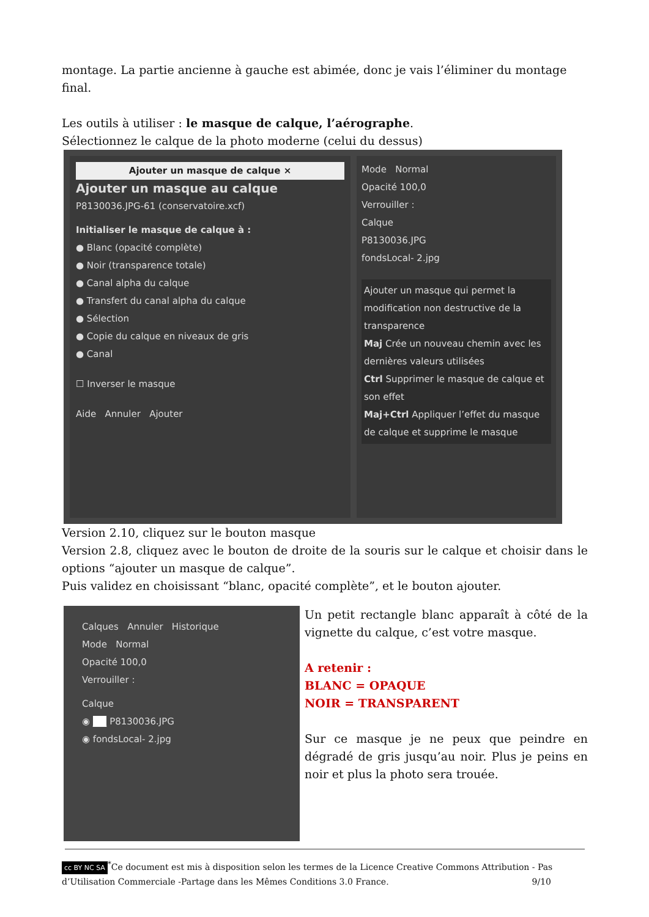montage. La partie ancienne à gauche est abimée, donc je vais l’éliminer du montage final.
Les outils à utiliser : le masque de calque, l’aérographe.
Sélectionnez le calque de la photo moderne (celui du dessus)
Ajouter un masque de calque ×
Ajouter un masque au calque
P8130036.JPG-61 (conservatoire.xcf)
Initialiser le masque de calque à :
● Blanc (opacité complète)
● Noir (transparence totale)
● Canal alpha du calque
● Transfert du canal alpha du calque
● Sélection
● Copie du calque en niveaux de gris
● Canal
☐ Inverser le masque
Aide Annuler Ajouter
Mode Normal
Opacité 100,0
Verrouiller :
Calque
P8130036.JPG
fondsLocal- 2.jpg
Ajouter un masque qui permet la modification non destructive de la transparence
Maj Crée un nouveau chemin avec les dernières valeurs utilisées
Ctrl Supprimer le masque de calque et son effet
Maj+Ctrl Appliquer l’effet du masque de calque et supprime le masque
Version 2.10, cliquez sur le bouton masque
Version 2.8, cliquez avec le bouton de droite de la souris sur le calque et choisir dans le options “ajouter un masque de calque”.
Puis validez en choisissant “blanc, opacité complète”, et le bouton ajouter.
Calques Annuler Historique
Mode Normal
Opacité 100,0
Verrouiller :
Calque
◉ ___ P8130036.JPG
◉ fondsLocal- 2.jpg
Un petit rectangle blanc apparaît à côté de la vignette du calque, c’est votre masque.
A retenir :
BLANC = OPAQUE
NOIR = TRANSPARENT
Sur ce masque je ne peux que peindre en dégradé de gris jusqu’au noir. Plus je peins en noir et plus la photo sera trouée.
cc BY NC SA<sup>*</sup>Ce document est mis à disposition selon les termes de la Licence Creative Commons Attribution - Pas d’Utilisation Commerciale -Partage dans les Mêmes Conditions 3.0 France. 9/10